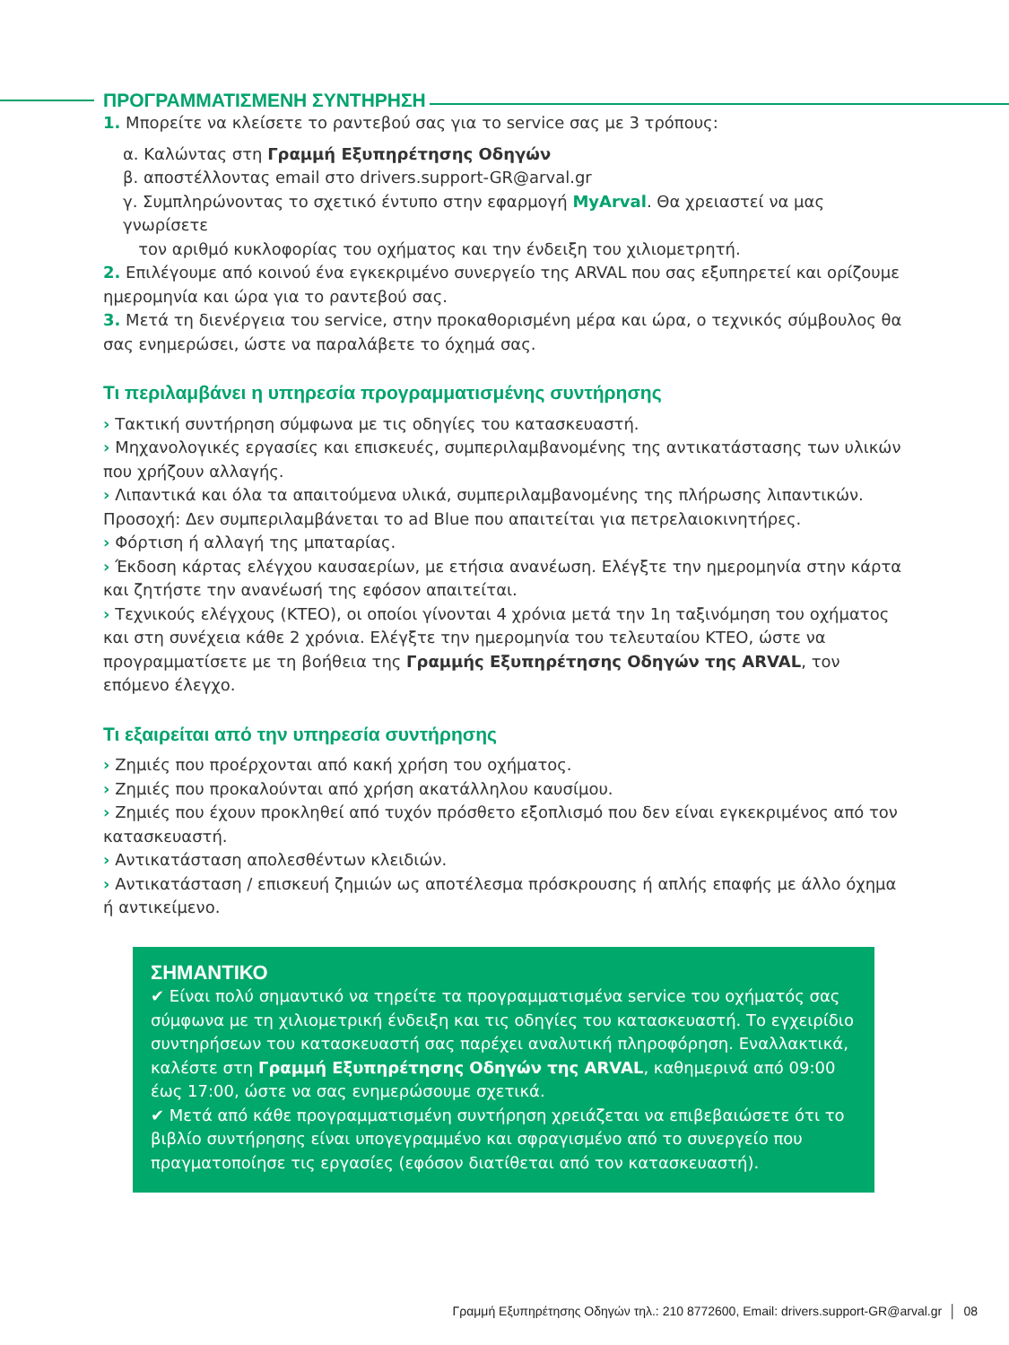ΠΡΟΓΡΑΜΜΑΤΙΣΜΕΝΗ ΣΥΝΤΗΡΗΣΗ
1. Μπορείτε να κλείσετε το ραντεβού σας για το service σας με 3 τρόπους:
α. Καλώντας στη Γραμμή Εξυπηρέτησης Οδηγών
β. αποστέλλοντας email στο drivers.support-GR@arval.gr
γ. Συμπληρώνοντας το σχετικό έντυπο στην εφαρμογή MyArval. Θα χρειαστεί να μας γνωρίσετε
τον αριθμό κυκλοφορίας του οχήματος και την ένδειξη του χιλιομετρητή.
2. Επιλέγουμε από κοινού ένα εγκεκριμένο συνεργείο της ARVAL που σας εξυπηρετεί και ορίζουμε ημερομηνία και ώρα για το ραντεβού σας.
3. Μετά τη διενέργεια του service, στην προκαθορισμένη μέρα και ώρα, ο τεχνικός σύμβουλος θα σας ενημερώσει, ώστε να παραλάβετε το όχημά σας.
Τι περιλαμβάνει η υπηρεσία προγραμματισμένης συντήρησης
› Τακτική συντήρηση σύμφωνα με τις οδηγίες του κατασκευαστή.
› Μηχανολογικές εργασίες και επισκευές, συμπεριλαμβανομένης της αντικατάστασης των υλικών που χρήζουν αλλαγής.
› Λιπαντικά και όλα τα απαιτούμενα υλικά, συμπεριλαμβανομένης της πλήρωσης λιπαντικών. Προσοχή: Δεν συμπεριλαμβάνεται το ad Blue που απαιτείται για πετρελαιοκινητήρες.
› Φόρτιση ή αλλαγή της μπαταρίας.
› Έκδοση κάρτας ελέγχου καυσαερίων, με ετήσια ανανέωση. Ελέγξτε την ημερομηνία στην κάρτα και ζητήστε την ανανέωσή της εφόσον απαιτείται.
› Τεχνικούς ελέγχους (ΚΤΕΟ), οι οποίοι γίνονται 4 χρόνια μετά την 1η ταξινόμηση του οχήματος και στη συνέχεια κάθε 2 χρόνια. Ελέγξτε την ημερομηνία του τελευταίου ΚΤΕΟ, ώστε να προγραμματίσετε με τη βοήθεια της Γραμμής Εξυπηρέτησης Οδηγών της ARVAL, τον επόμενο έλεγχο.
Τι εξαιρείται από την υπηρεσία συντήρησης
› Ζημιές που προέρχονται από κακή χρήση του οχήματος.
› Ζημιές που προκαλούνται από χρήση ακατάλληλου καυσίμου.
› Ζημιές που έχουν προκληθεί από τυχόν πρόσθετο εξοπλισμό που δεν είναι εγκεκριμένος από τον κατασκευαστή.
› Αντικατάσταση απολεσθέντων κλειδιών.
› Αντικατάσταση / επισκευή ζημιών ως αποτέλεσμα πρόσκρουσης ή απλής επαφής με άλλο όχημα ή αντικείμενο.
ΣΗΜΑΝΤΙΚΟ
✔ Είναι πολύ σημαντικό να τηρείτε τα προγραμματισμένα service του οχήματός σας σύμφωνα με τη χιλιομετρική ένδειξη και τις οδηγίες του κατασκευαστή. Το εγχειρίδιο συντηρήσεων του κατασκευαστή σας παρέχει αναλυτική πληροφόρηση. Εναλλακτικά, καλέστε στη Γραμμή Εξυπηρέτησης Οδηγών της ARVAL, καθημερινά από 09:00 έως 17:00, ώστε να σας ενημερώσουμε σχετικά.
✔ Μετά από κάθε προγραμματισμένη συντήρηση χρειάζεται να επιβεβαιώσετε ότι το βιβλίο συντήρησης είναι υπογεγραμμένο και σφραγισμένο από το συνεργείο που πραγματοποίησε τις εργασίες (εφόσον διατίθεται από τον κατασκευαστή).
Γραμμή Εξυπηρέτησης Οδηγών τηλ.: 210 8772600, Email: drivers.support-GR@arval.gr │ 08